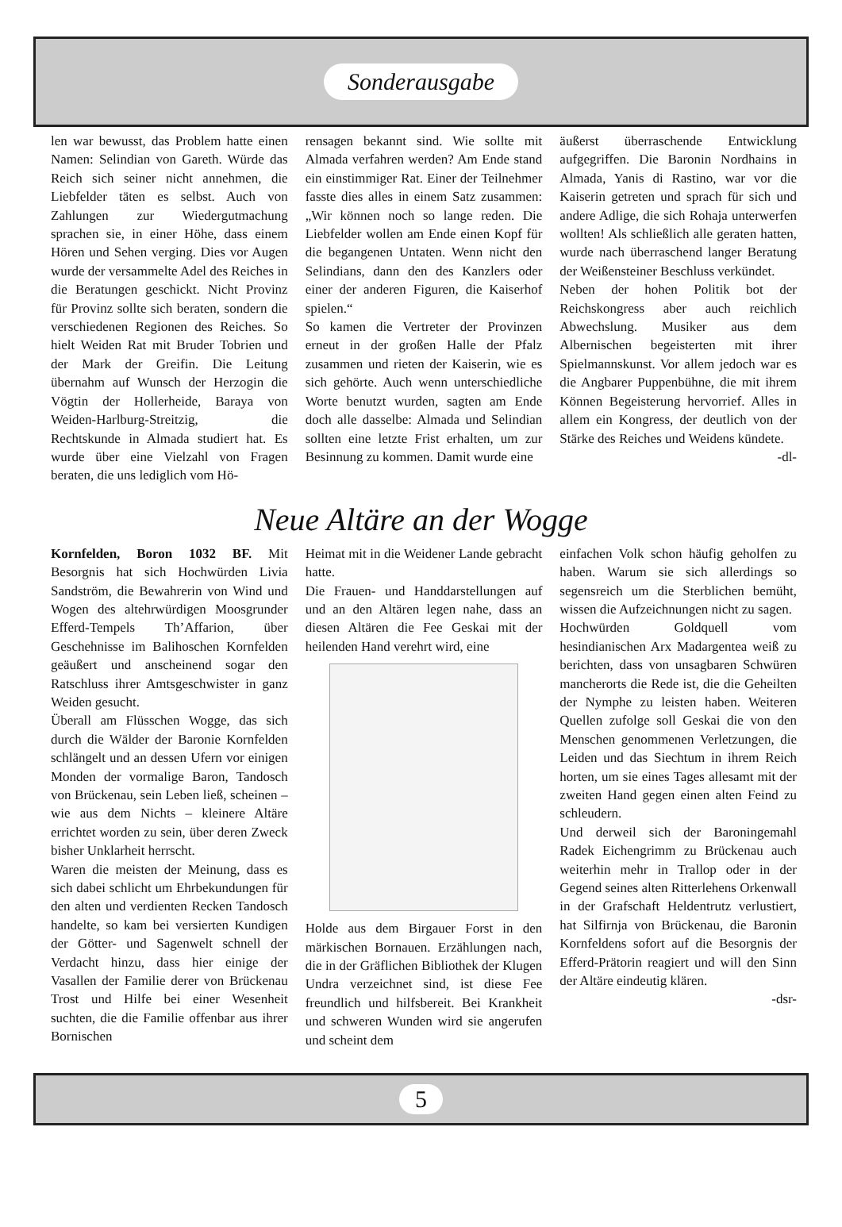Sonderausgabe
len war bewusst, das Problem hatte einen Namen: Selindian von Gareth. Würde das Reich sich seiner nicht annehmen, die Liebfelder täten es selbst. Auch von Zahlungen zur Wiedergutmachung sprachen sie, in einer Höhe, dass einem Hören und Sehen verging. Dies vor Augen wurde der versammelte Adel des Reiches in die Beratungen geschickt. Nicht Provinz für Provinz sollte sich beraten, sondern die verschiedenen Regionen des Reiches. So hielt Weiden Rat mit Bruder Tobrien und der Mark der Greifin. Die Leitung übernahm auf Wunsch der Herzogin die Vögtin der Hollerheide, Baraya von Weiden-Harlburg-Streitzig, die Rechtskunde in Almada studiert hat. Es wurde über eine Vielzahl von Fragen beraten, die uns lediglich vom Hö-
rensagen bekannt sind. Wie sollte mit Almada verfahren werden? Am Ende stand ein einstimmiger Rat. Einer der Teilnehmer fasste dies alles in einem Satz zusammen: „Wir können noch so lange reden. Die Liebfelder wollen am Ende einen Kopf für die begangenen Untaten. Wenn nicht den Selindians, dann den des Kanzlers oder einer der anderen Figuren, die Kaiserhof spielen.“
So kamen die Vertreter der Provinzen erneut in der großen Halle der Pfalz zusammen und rieten der Kaiserin, wie es sich gehörte. Auch wenn unterschiedliche Worte benutzt wurden, sagten am Ende doch alle dasselbe: Almada und Selindian sollten eine letzte Frist erhalten, um zur Besinnung zu kommen. Damit wurde eine
äußerst überraschende Entwicklung aufgegriffen. Die Baronin Nordhains in Almada, Yanis di Rastino, war vor die Kaiserin getreten und sprach für sich und andere Adlige, die sich Rohaja unterwerfen wollten! Als schließlich alle geraten hatten, wurde nach überraschend langer Beratung der Weißensteiner Beschluss verkündet.
Neben der hohen Politik bot der Reichskongress aber auch reichlich Abwechslung. Musiker aus dem Albernischen begeisterten mit ihrer Spielmannskunst. Vor allem jedoch war es die Angbarer Puppenbühne, die mit ihrem Können Begeisterung hervorrief. Alles in allem ein Kongress, der deutlich von der Stärke des Reiches und Weidens kündete.
-dl-
Neue Altäre an der Wogge
Kornfelden, Boron 1032 BF. Mit Besorgnis hat sich Hochwürden Livia Sandström, die Bewahrerin von Wind und Wogen des altehrwürdigen Moosgrunder Efferd-Tempels Th’Affarion, über Geschehnisse im Balihoschen Kornfelden geäußert und anscheinend sogar den Ratschluss ihrer Amtsgeschwister in ganz Weiden gesucht.
Überall am Flüsschen Wogge, das sich durch die Wälder der Baronie Kornfelden schlängelt und an dessen Ufern vor einigen Monden der vormalige Baron, Tandosch von Brückenau, sein Leben ließ, scheinen – wie aus dem Nichts – kleinere Altäre errichtet worden zu sein, über deren Zweck bisher Unklarheit herrscht.
Waren die meisten der Meinung, dass es sich dabei schlicht um Ehrbekundungen für den alten und verdienten Recken Tandosch handelte, so kam bei versierten Kundigen der Götter- und Sagenwelt schnell der Verdacht hinzu, dass hier einige der Vasallen der Familie derer von Brückenau Trost und Hilfe bei einer Wesenheit suchten, die die Familie offenbar aus ihrer Bornischen
Heimat mit in die Weidener Lande gebracht hatte.
Die Frauen- und Handdarstellungen auf und an den Altären legen nahe, dass an diesen Altären die Fee Geskai mit der heilenden Hand verehrt wird, eine
Holde aus dem Birgauer Forst in den märkischen Bornauen. Erzählungen nach, die in der Gräflichen Bibliothek der Klugen Undra verzeichnet sind, ist diese Fee freundlich und hilfsbereit. Bei Krankheit und schweren Wunden wird sie angerufen und scheint dem
einfachen Volk schon häufig geholfen zu haben. Warum sie sich allerdings so segensreich um die Sterblichen bemüht, wissen die Aufzeichnungen nicht zu sagen.
Hochwürden Goldquell vom hesindianischen Arx Madargentea weiß zu berichten, dass von unsagbaren Schwüren mancherorts die Rede ist, die die Geheilten der Nymphe zu leisten haben. Weiteren Quellen zufolge soll Geskai die von den Menschen genommenen Verletzungen, die Leiden und das Siechtum in ihrem Reich horten, um sie eines Tages allesamt mit der zweiten Hand gegen einen alten Feind zu schleudern.
Und derweil sich der Baroningemahl Radek Eichengrimm zu Brückenau auch weiterhin mehr in Trallop oder in der Gegend seines alten Ritterlehens Orkenwall in der Grafschaft Heldentrutz verlustiert, hat Silfirnja von Brückenau, die Baronin Kornfeldens sofort auf die Besorgnis der Efferd-Prätorin reagiert und will den Sinn der Altäre eindeutig klären.
-dsr-
5